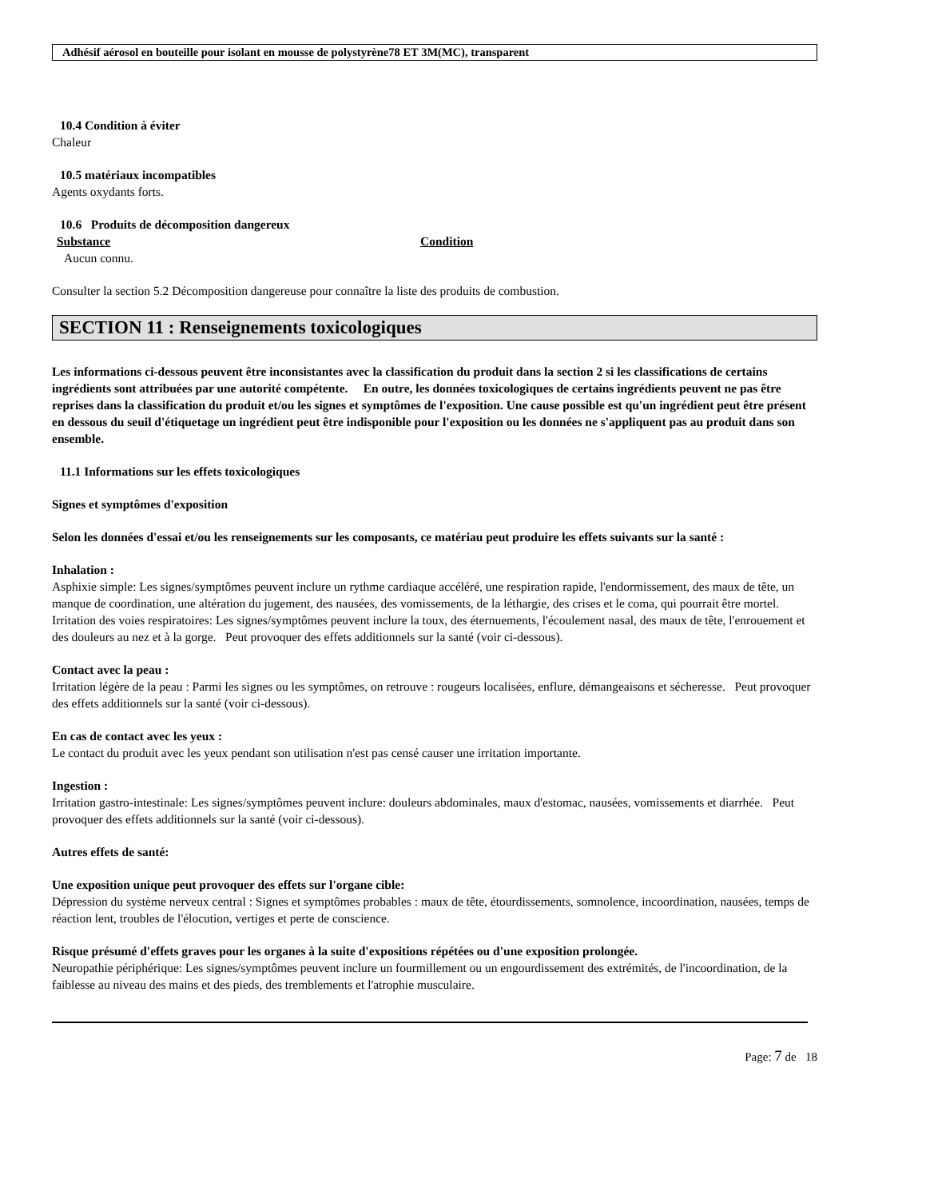Adhésif aérosol en bouteille pour isolant en mousse de polystyrène78 ET 3M(MC), transparent
10.4 Condition à éviter
Chaleur
10.5 matériaux incompatibles
Agents oxydants forts.
10.6 Produits de décomposition dangereux
Substance Condition
Aucun connu.
Consulter la section 5.2 Décomposition dangereuse pour connaître la liste des produits de combustion.
SECTION 11 : Renseignements toxicologiques
Les informations ci-dessous peuvent être inconsistantes avec la classification du produit dans la section 2 si les classifications de certains ingrédients sont attribuées par une autorité compétente. En outre, les données toxicologiques de certains ingrédients peuvent ne pas être reprises dans la classification du produit et/ou les signes et symptômes de l'exposition. Une cause possible est qu'un ingrédient peut être présent en dessous du seuil d'étiquetage un ingrédient peut être indisponible pour l'exposition ou les données ne s'appliquent pas au produit dans son ensemble.
11.1 Informations sur les effets toxicologiques
Signes et symptômes d'exposition
Selon les données d'essai et/ou les renseignements sur les composants, ce matériau peut produire les effets suivants sur la santé :
Inhalation :
Asphixie simple: Les signes/symptômes peuvent inclure un rythme cardiaque accéléré, une respiration rapide, l'endormissement, des maux de tête, un manque de coordination, une altération du jugement, des nausées, des vomissements, de la léthargie, des crises et le coma, qui pourrait être mortel. Irritation des voies respiratoires: Les signes/symptômes peuvent inclure la toux, des éternuements, l'écoulement nasal, des maux de tête, l'enrouement et des douleurs au nez et à la gorge. Peut provoquer des effets additionnels sur la santé (voir ci-dessous).
Contact avec la peau :
Irritation légère de la peau : Parmi les signes ou les symptômes, on retrouve : rougeurs localisées, enflure, démangeaisons et sécheresse. Peut provoquer des effets additionnels sur la santé (voir ci-dessous).
En cas de contact avec les yeux :
Le contact du produit avec les yeux pendant son utilisation n'est pas censé causer une irritation importante.
Ingestion :
Irritation gastro-intestinale: Les signes/symptômes peuvent inclure: douleurs abdominales, maux d'estomac, nausées, vomissements et diarrhée. Peut provoquer des effets additionnels sur la santé (voir ci-dessous).
Autres effets de santé:
Une exposition unique peut provoquer des effets sur l'organe cible:
Dépression du système nerveux central : Signes et symptômes probables : maux de tête, étourdissements, somnolence, incoordination, nausées, temps de réaction lent, troubles de l'élocution, vertiges et perte de conscience.
Risque présumé d'effets graves pour les organes à la suite d'expositions répétées ou d'une exposition prolongée.
Neuropathie périphérique: Les signes/symptômes peuvent inclure un fourmillement ou un engourdissement des extrémités, de l'incoordination, de la faiblesse au niveau des mains et des pieds, des tremblements et l'atrophie musculaire.
Page: 7 de 18